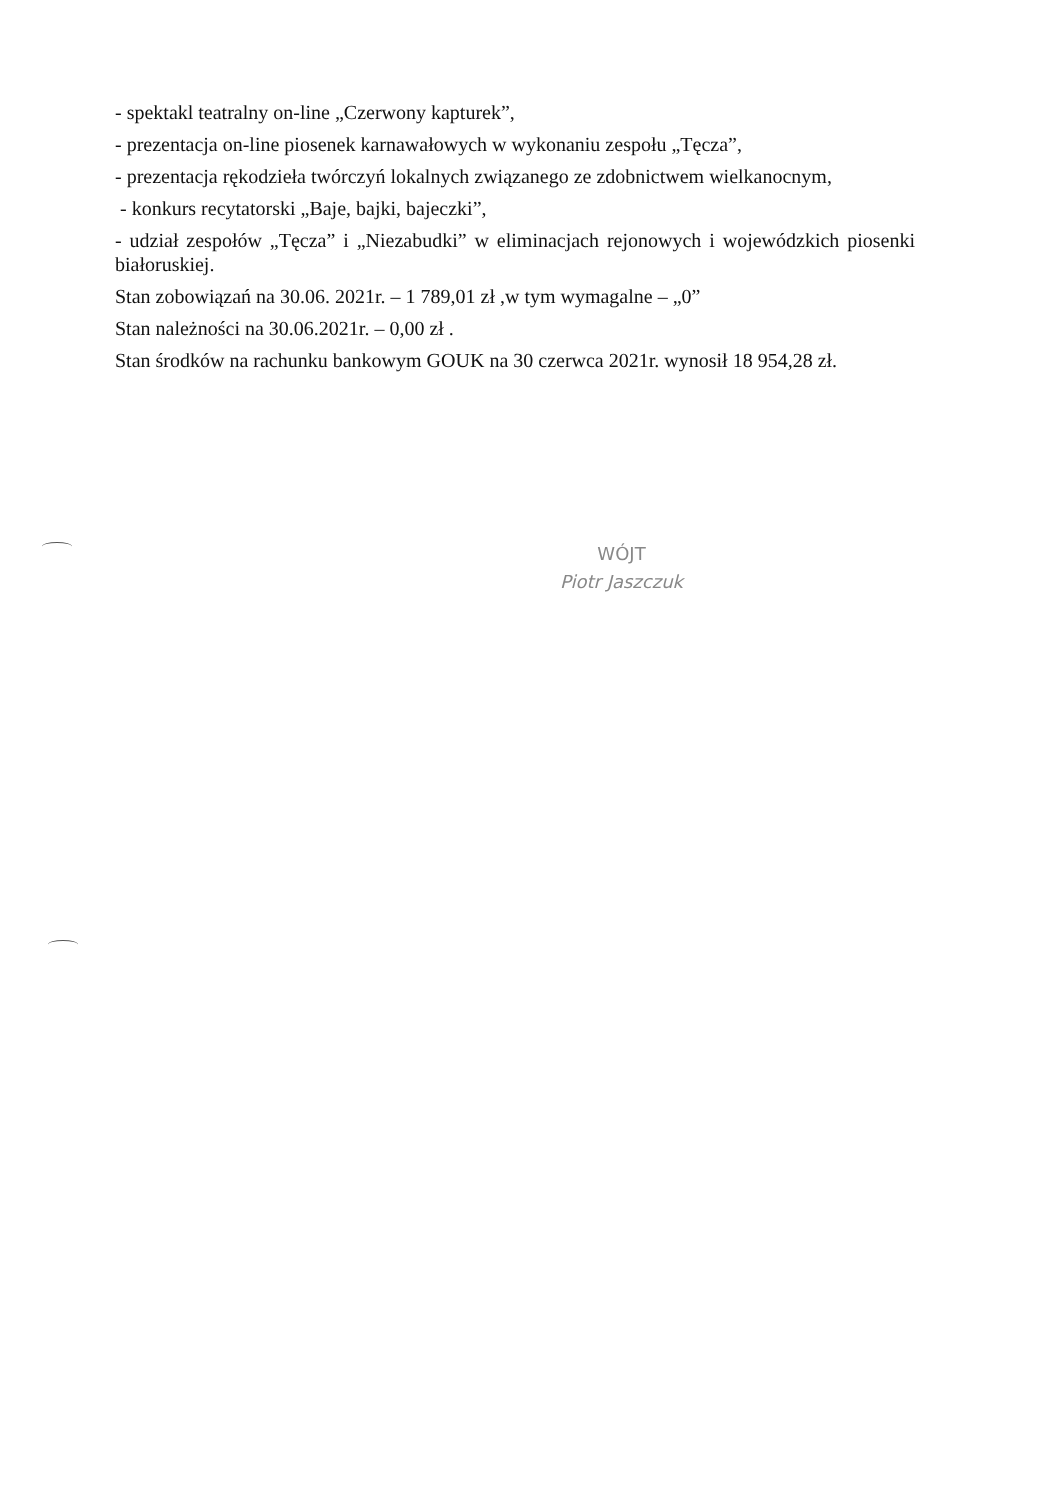- spektakl teatralny on-line „Czerwony kapturek”,
- prezentacja on-line piosenek karnawałowych w wykonaniu zespołu „Tęcza”,
- prezentacja rękodzieła twórczyń lokalnych związanego ze zdobnictwem wielkanocnym,
- konkurs recytatorski „Baje, bajki, bajeczki”,
- udział zespołów „Tęcza” i „Niezabudki” w eliminacjach rejonowych i wojewódzkich piosenki białoruskiej.
Stan zobowiązań na 30.06. 2021r. – 1 789,01 zł ,w tym wymagalne – „0”
Stan należności na 30.06.2021r. – 0,00 zł .
Stan środków na rachunku bankowym GOUK na 30 czerwca 2021r. wynosił 18 954,28 zł.
WÓJT
Piotr Jaszczuk